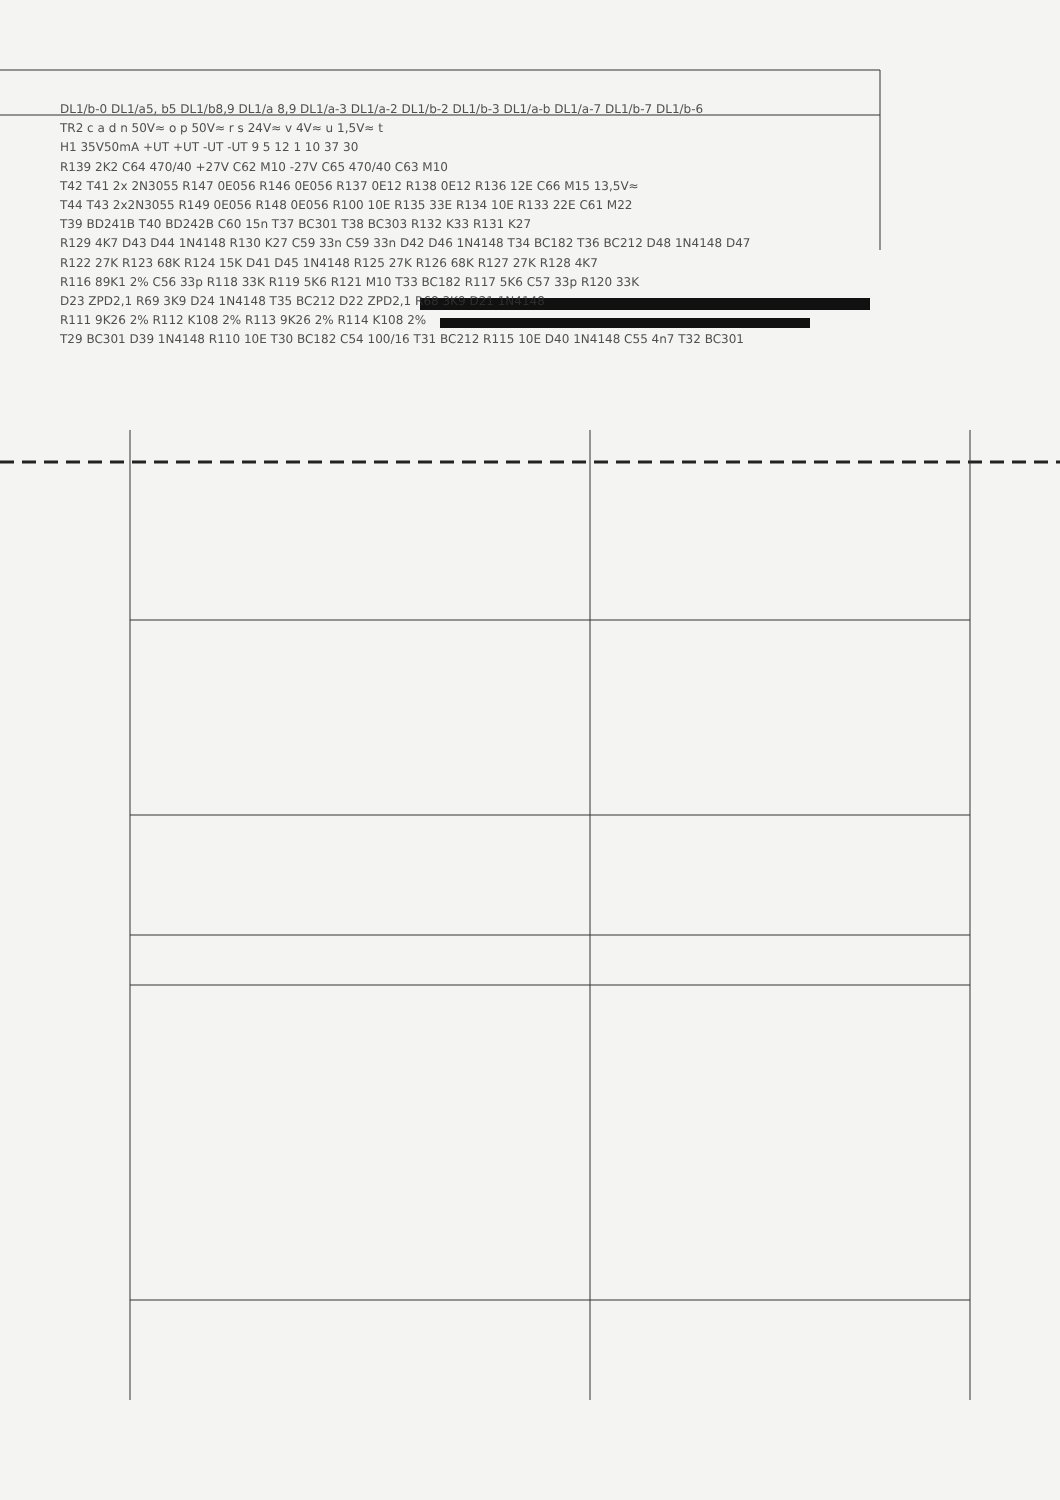DL1/b-0 DL1/a5, b5 DL1/b8,9 DL1/a 8,9 DL1/a-3 DL1/a-2 DL1/b-2 DL1/b-3 DL1/a-b DL1/a-7 DL1/b-7 DL1/b-6
TR2 c a d n 50V≈ o p 50V≈ r s 24V≈ v 4V≈ u 1,5V≈ t
H1 35V50mA +UT +UT -UT -UT 9 5 12 1 10 37 30
R139 2K2 C64 470/40 +27V C62 M10 -27V C65 470/40 C63 M10
T42 T41 2x 2N3055 R147 0E056 R146 0E056 R137 0E12 R138 0E12 R136 12E C66 M15 13,5V≈
T44 T43 2x2N3055 R149 0E056 R148 0E056 R100 10E R135 33E R134 10E R133 22E C61 M22
T39 BD241B T40 BD242B C60 15n T37 BC301 T38 BC303 R132 K33 R131 K27
R129 4K7 D43 D44 1N4148 R130 K27 C59 33n C59 33n D42 D46 1N4148 T34 BC182 T36 BC212 D48 1N4148 D47
R122 27K R123 68K R124 15K D41 D45 1N4148 R125 27K R126 68K R127 27K R128 4K7
R116 89K1 2% C56 33p R118 33K R119 5K6 R121 M10 T33 BC182 R117 5K6 C57 33p R120 33K
D23 ZPD2,1 R69 3K9 D24 1N4148 T35 BC212 D22 ZPD2,1 R68 3K9 D21 1N4148
R111 9K26 2% R112 K108 2% R113 9K26 2% R114 K108 2%
T29 BC301 D39 1N4148 R110 10E T30 BC182 C54 100/16 T31 BC212 R115 10E D40 1N4148 C55 4n7 T32 BC301